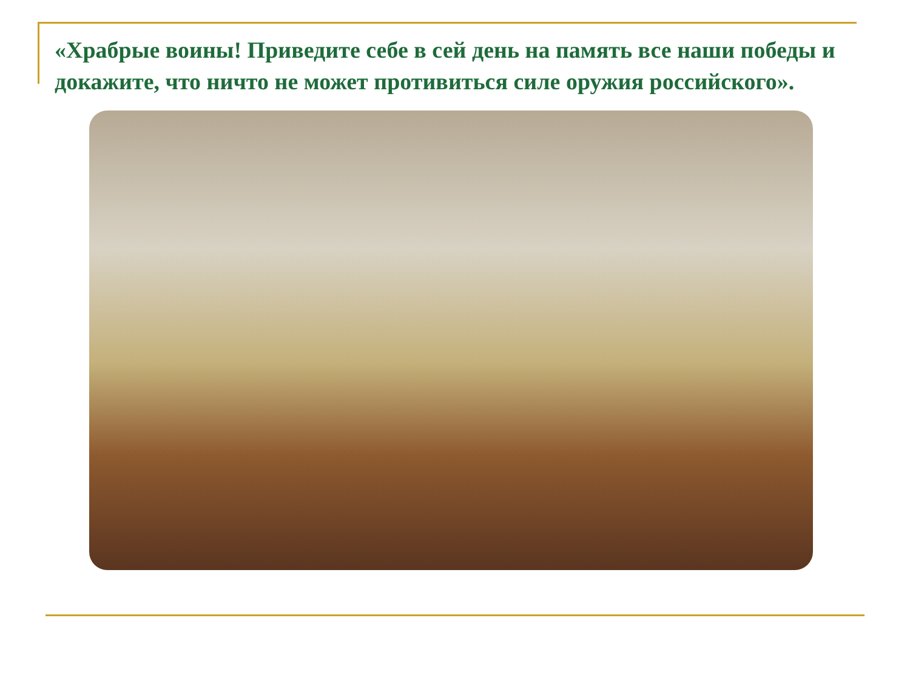«Храбрые воины! Приведите себе в сей день на память все наши победы и докажите, что ничто не может противиться силе оружия российского».